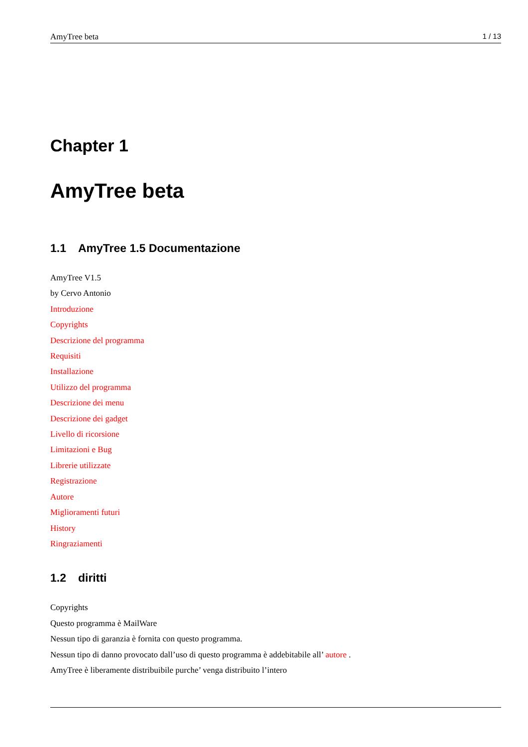AmyTree beta 1 / 13
Chapter 1
AmyTree beta
1.1 AmyTree 1.5 Documentazione
AmyTree V1.5
by Cervo Antonio
Introduzione
Copyrights
Descrizione del programma
Requisiti
Installazione
Utilizzo del programma
Descrizione dei menu
Descrizione dei gadget
Livello di ricorsione
Limitazioni e Bug
Librerie utilizzate
Registrazione
Autore
Miglioramenti futuri
History
Ringraziamenti
1.2 diritti
Copyrights
Questo programma è MailWare
Nessun tipo di garanzia è fornita con questo programma.
Nessun tipo di danno provocato dall’uso di questo programma è addebitabile all’ autore .
AmyTree è liberamente distribuibile purche’ venga distribuito l’intero